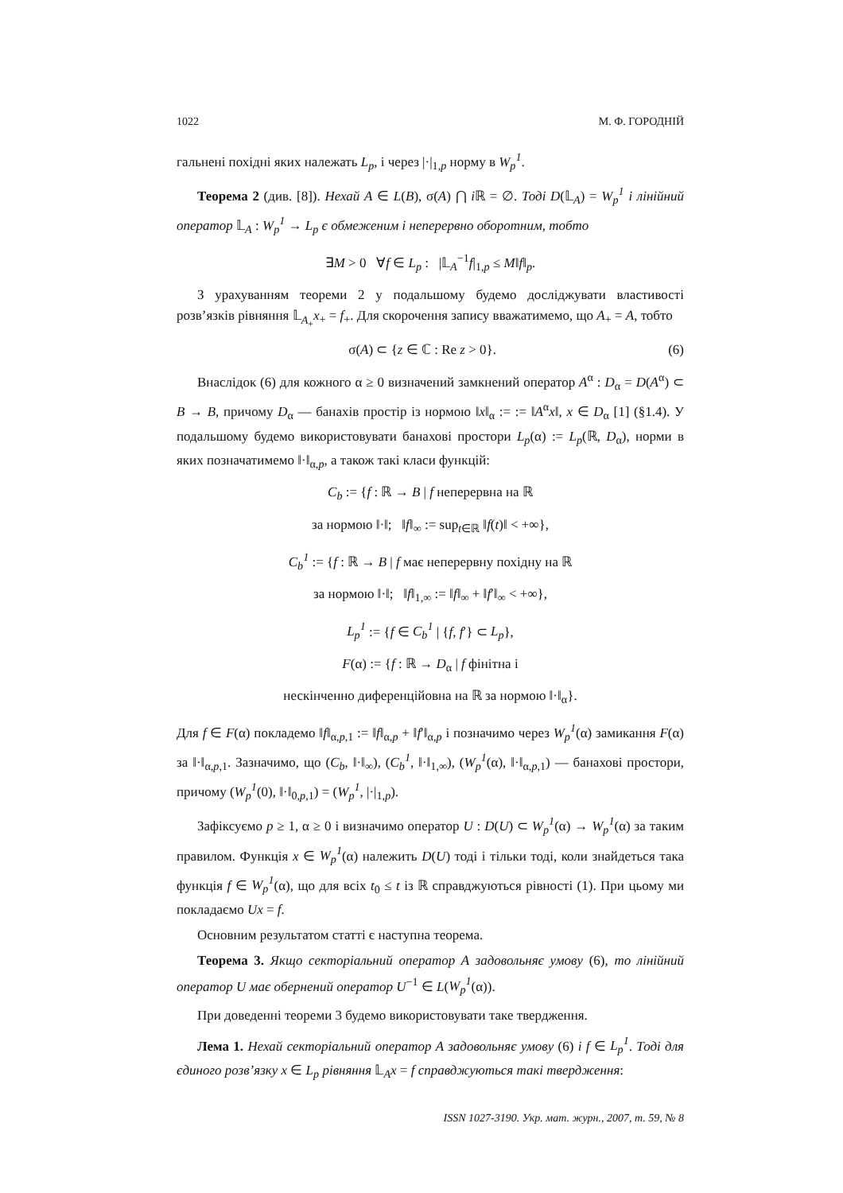1022 М. Ф. ГОРОДНІЙ
гальнені похідні яких належать L<sub>p</sub>, і через |·|<sub>1,p</sub> норму в W<sub>p</sub><sup>1</sup>.
Теорема 2 (див. [8]). Нехай A ∈ L(B), σ(A) ⋂ i ℝ = ∅. Тоді D(𝕃<sub>A</sub>) = W<sub>p</sub><sup>1</sup> і лінійний оператор 𝕃<sub>A</sub> : W<sub>p</sub><sup>1</sup> → L<sub>p</sub> є обмеженим і неперервно оборотним, тобто
∃M > 0 ∀f ∈ L<sub>p</sub> : |𝕃<sub>A</sub><sup>−1</sup>f|<sub>1,p</sub> ≤ M‖f‖<sub>p</sub>.
З урахуванням теореми 2 у подальшому будемо досліджувати властивості розв’язків рівняння 𝕃<sub>A<sub>+</sub></sub>x<sub>+</sub> = f<sub>+</sub>. Для скорочення запису вважатимемо, що A<sub>+</sub> = A, тобто
σ(A) ⊂ {z ∈ ℂ : Re z > 0}. (6)
Внаслідок (6) для кожного α ≥ 0 визначений замкнений оператор A<sup>α</sup> : D<sub>α</sub> = D(A<sup>α</sup>) ⊂ B → B, причому D<sub>α</sub> — банахів простір із нормою ‖x‖<sub>α</sub> := := ‖A<sup>α</sup>x‖, x ∈ D<sub>α</sub> [1] (§1.4). У подальшому будемо використовувати банахові простори L<sub>p</sub>(α) := L<sub>p</sub>(ℝ, D<sub>α</sub>), норми в яких позначатимемо ‖·‖<sub>α,p</sub>, а також такі класи функцій:
C<sub>b</sub> := {f : ℝ → B | f неперервна на ℝ
за нормою ‖·‖; ‖f‖<sub>∞</sub> := sup<sub>t∈ℝ</sub> ‖f(t)‖ < +∞},
C<sub>b</sub><sup>1</sup> := {f : ℝ → B | f має неперервну похідну на ℝ
за нормою ‖·‖; ‖f‖<sub>1,∞</sub> := ‖f‖<sub>∞</sub> + ‖f′‖<sub>∞</sub> < +∞},
L<sub>p</sub><sup>1</sup> := {f ∈ C<sub>b</sub><sup>1</sup> | {f, f′} ⊂ L<sub>p</sub>},
F(α) := {f : ℝ → D<sub>α</sub> | f фінітна і
нескінченно диференційовна на ℝ за нормою ‖·‖<sub>α</sub>}.
Для f ∈ F(α) покладемо ‖f‖<sub>α,p,1</sub> := ‖f‖<sub>α,p</sub> + ‖f′‖<sub>α,p</sub> і позначимо через W<sub>p</sub><sup>1</sup>(α) замикання F(α) за ‖·‖<sub>α,p,1</sub>. Зазначимо, що (C<sub>b</sub>, ‖·‖<sub>∞</sub>), (C<sub>b</sub><sup>1</sup>, ‖·‖<sub>1,∞</sub>), (W<sub>p</sub><sup>1</sup>(α), ‖·‖<sub>α,p,1</sub>) — банахові простори, причому (W<sub>p</sub><sup>1</sup>(0), ‖·‖<sub>0,p,1</sub>) = (W<sub>p</sub><sup>1</sup>, |·|<sub>1,p</sub>).
Зафіксуємо p ≥ 1, α ≥ 0 і визначимо оператор U : D(U) ⊂ W<sub>p</sub><sup>1</sup>(α) → W<sub>p</sub><sup>1</sup>(α) за таким правилом. Функція x ∈ W<sub>p</sub><sup>1</sup>(α) належить D(U) тоді і тільки тоді, коли знайдеться така функція f ∈ W<sub>p</sub><sup>1</sup>(α), що для всіх t<sub>0</sub> ≤ t із ℝ справджуються рівності (1). При цьому ми покладаємо Ux = f.
Основним результатом статті є наступна теорема.
Теорема 3. Якщо секторіальний оператор A задовольняє умову (6), то лінійний оператор U має обернений оператор U<sup>−1</sup> ∈ L(W<sub>p</sub><sup>1</sup>(α)).
При доведенні теореми 3 будемо використовувати таке твердження.
Лема 1. Нехай секторіальний оператор A задовольняє умову (6) і f ∈ L<sub>p</sub><sup>1</sup>. Тоді для єдиного розв’язку x ∈ L<sub>p</sub> рівняння 𝕃<sub>A</sub>x = f справджуються такі твердження:
ISSN 1027-3190. Укр. мат. журн., 2007, т. 59, № 8